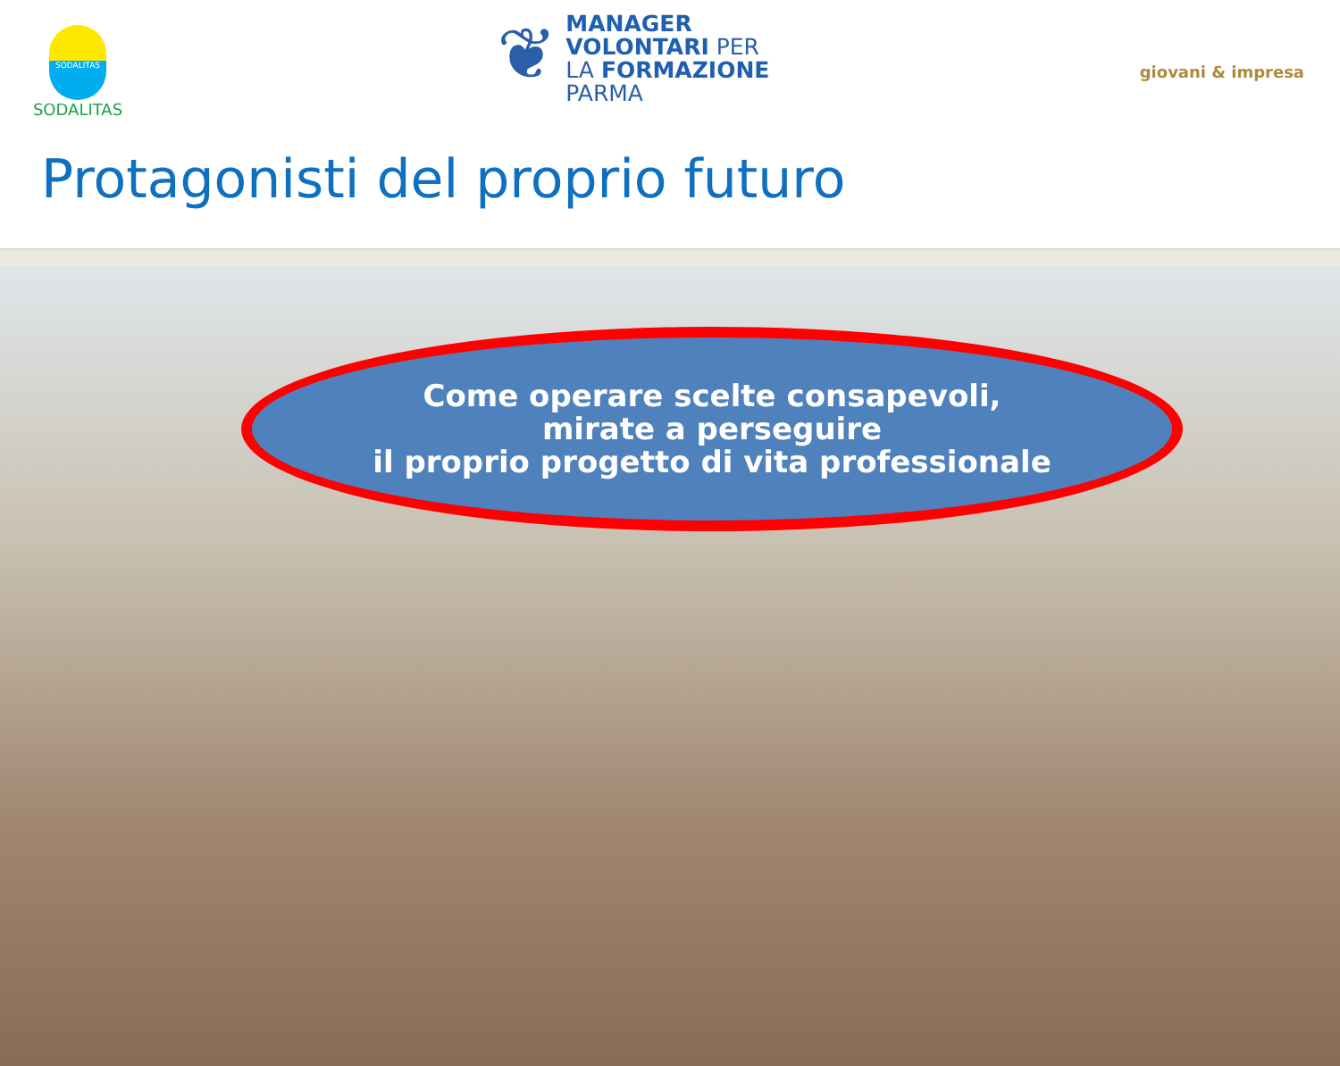SODALITAS
SODALITAS
❦
MANAGER
VOLONTARI PER
LA FORMAZIONE
PARMA
giovani & impresa
Protagonisti del proprio futuro
Come operare scelte consapevoli,
mirate a perseguire
il proprio progetto di vita professionale